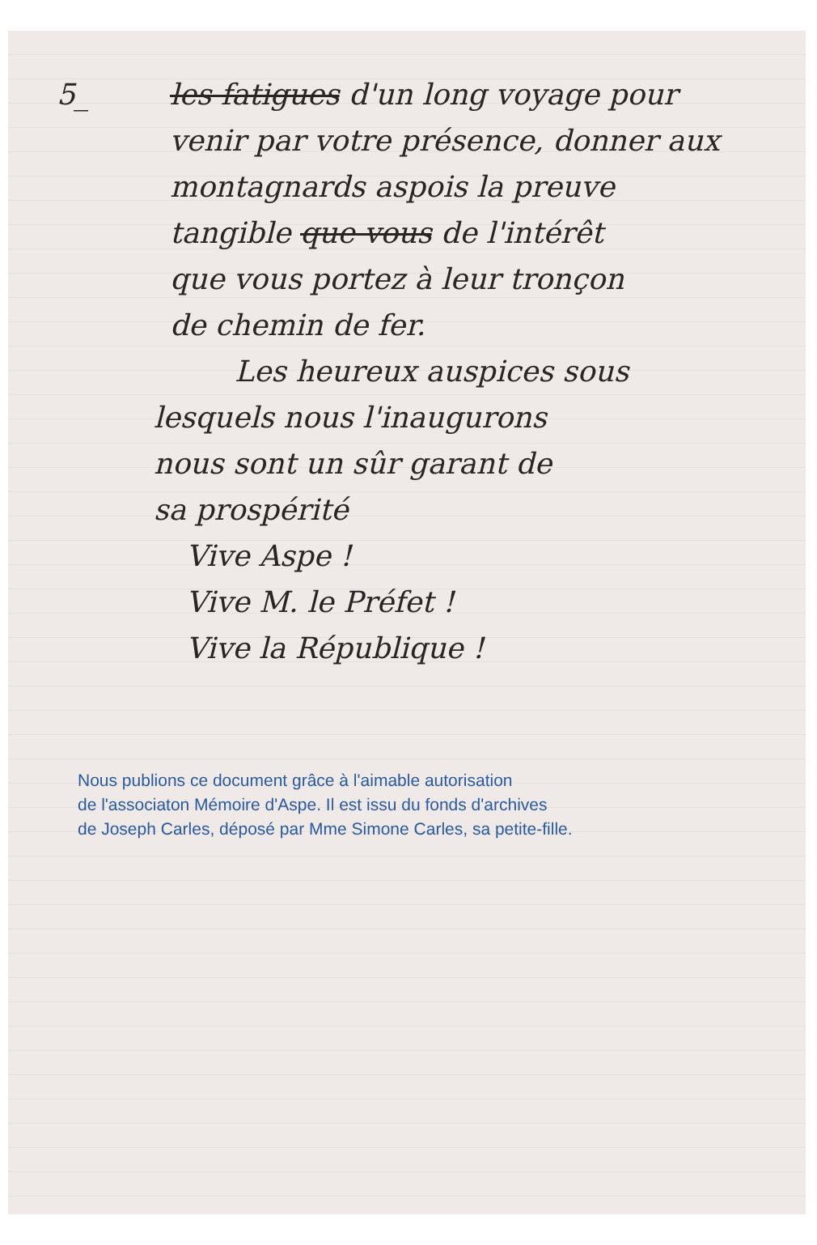5_
les fatigues d'un long voyage pour
venir par votre présence, donner aux
montagnards aspois la preuve
tangible que vous de l'intérêt
que vous portez à leur tronçon
de chemin de fer.
Les heureux auspices sous
lesquels nous l'inaugurons
nous sont un sûr garant de
sa prospérité
Vive Aspe !
Vive M. le Préfet !
Vive la République !
Nous publions ce document grâce à l'aimable autorisation
de l'associaton Mémoire d'Aspe. Il est issu du fonds d'archives
de Joseph Carles, déposé par Mme Simone Carles, sa petite-fille.